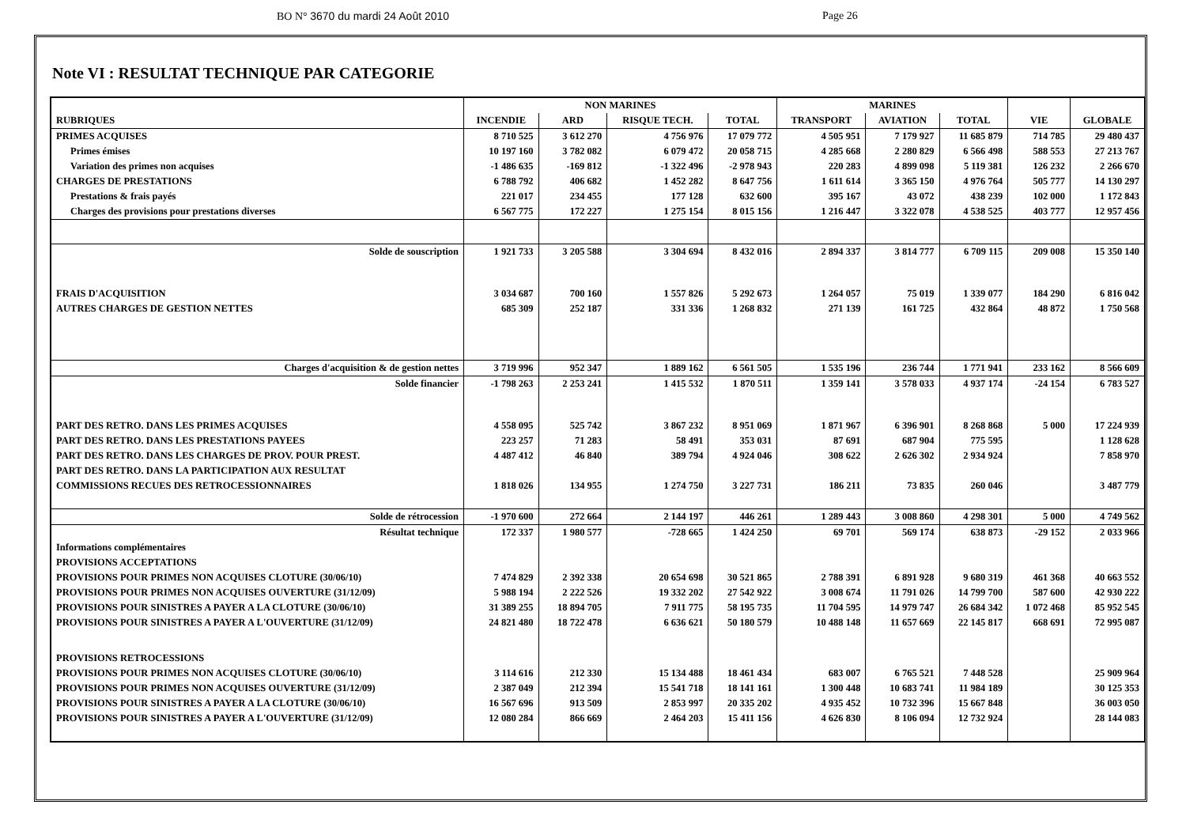BO N° 3670 du mardi 24 Août 2010 Page 26
Note VI : RESULTAT TECHNIQUE PAR CATEGORIE
| | NON MARINES | | | | MARINES | | | | |
| --- | --- | --- | --- | --- | --- | --- | --- | --- | --- |
| RUBRIQUES | INCENDIE | ARD | RISQUE TECH. | TOTAL | TRANSPORT | AVIATION | TOTAL | VIE | GLOBALE |
| PRIMES ACQUISES | 8 710 525 | 3 612 270 | 4 756 976 | 17 079 772 | 4 505 951 | 7 179 927 | 11 685 879 | 714 785 | 29 480 437 |
| Primes émises | 10 197 160 | 3 782 082 | 6 079 472 | 20 058 715 | 4 285 668 | 2 280 829 | 6 566 498 | 588 553 | 27 213 767 |
| Variation des primes non acquises | -1 486 635 | -169 812 | -1 322 496 | -2 978 943 | 220 283 | 4 899 098 | 5 119 381 | 126 232 | 2 266 670 |
| CHARGES DE PRESTATIONS | 6 788 792 | 406 682 | 1 452 282 | 8 647 756 | 1 611 614 | 3 365 150 | 4 976 764 | 505 777 | 14 130 297 |
| Prestations & frais payés | 221 017 | 234 455 | 177 128 | 632 600 | 395 167 | 43 072 | 438 239 | 102 000 | 1 172 843 |
| Charges des provisions pour prestations diverses | 6 567 775 | 172 227 | 1 275 154 | 8 015 156 | 1 216 447 | 3 322 078 | 4 538 525 | 403 777 | 12 957 456 |
| Solde de souscription | 1 921 733 | 3 205 588 | 3 304 694 | 8 432 016 | 2 894 337 | 3 814 777 | 6 709 115 | 209 008 | 15 350 140 |
| FRAIS D'ACQUISITION | 3 034 687 | 700 160 | 1 557 826 | 5 292 673 | 1 264 057 | 75 019 | 1 339 077 | 184 290 | 6 816 042 |
| AUTRES CHARGES DE GESTION NETTES | 685 309 | 252 187 | 331 336 | 1 268 832 | 271 139 | 161 725 | 432 864 | 48 872 | 1 750 568 |
| Charges d'acquisition & de gestion nettes | 3 719 996 | 952 347 | 1 889 162 | 6 561 505 | 1 535 196 | 236 744 | 1 771 941 | 233 162 | 8 566 609 |
| Solde financier | -1 798 263 | 2 253 241 | 1 415 532 | 1 870 511 | 1 359 141 | 3 578 033 | 4 937 174 | -24 154 | 6 783 527 |
| PART DES RETRO. DANS LES PRIMES ACQUISES | 4 558 095 | 525 742 | 3 867 232 | 8 951 069 | 1 871 967 | 6 396 901 | 8 268 868 | 5 000 | 17 224 939 |
| PART DES RETRO. DANS LES PRESTATIONS PAYEES | 223 257 | 71 283 | 58 491 | 353 031 | 87 691 | 687 904 | 775 595 | | 1 128 628 |
| PART DES RETRO. DANS LES CHARGES DE PROV. POUR PREST. | 4 487 412 | 46 840 | 389 794 | 4 924 046 | 308 622 | 2 626 302 | 2 934 924 | | 7 858 970 |
| PART DES RETRO. DANS LA PARTICIPATION AUX RESULTAT | | | | | | | | | |
| COMMISSIONS RECUES DES RETROCESSIONNAIRES | 1 818 026 | 134 955 | 1 274 750 | 3 227 731 | 186 211 | 73 835 | 260 046 | | 3 487 779 |
| Solde de rétrocession | -1 970 600 | 272 664 | 2 144 197 | 446 261 | 1 289 443 | 3 008 860 | 4 298 301 | 5 000 | 4 749 562 |
| Résultat technique | 172 337 | 1 980 577 | -728 665 | 1 424 250 | 69 701 | 569 174 | 638 873 | -29 152 | 2 033 966 |
| Informations complémentaires | | | | | | | | | |
| PROVISIONS ACCEPTATIONS | | | | | | | | | |
| PROVISIONS POUR PRIMES NON ACQUISES CLOTURE (30/06/10) | 7 474 829 | 2 392 338 | 20 654 698 | 30 521 865 | 2 788 391 | 6 891 928 | 9 680 319 | 461 368 | 40 663 552 |
| PROVISIONS POUR PRIMES NON ACQUISES OUVERTURE (31/12/09) | 5 988 194 | 2 222 526 | 19 332 202 | 27 542 922 | 3 008 674 | 11 791 026 | 14 799 700 | 587 600 | 42 930 222 |
| PROVISIONS POUR SINISTRES A PAYER A LA CLOTURE (30/06/10) | 31 389 255 | 18 894 705 | 7 911 775 | 58 195 735 | 11 704 595 | 14 979 747 | 26 684 342 | 1 072 468 | 85 952 545 |
| PROVISIONS POUR SINISTRES A PAYER A L'OUVERTURE (31/12/09) | 24 821 480 | 18 722 478 | 6 636 621 | 50 180 579 | 10 488 148 | 11 657 669 | 22 145 817 | 668 691 | 72 995 087 |
| PROVISIONS RETROCESSIONS | | | | | | | | | |
| PROVISIONS POUR PRIMES NON ACQUISES CLOTURE (30/06/10) | 3 114 616 | 212 330 | 15 134 488 | 18 461 434 | 683 007 | 6 765 521 | 7 448 528 | | 25 909 964 |
| PROVISIONS POUR PRIMES NON ACQUISES OUVERTURE (31/12/09) | 2 387 049 | 212 394 | 15 541 718 | 18 141 161 | 1 300 448 | 10 683 741 | 11 984 189 | | 30 125 353 |
| PROVISIONS POUR SINISTRES A PAYER A LA CLOTURE (30/06/10) | 16 567 696 | 913 509 | 2 853 997 | 20 335 202 | 4 935 452 | 10 732 396 | 15 667 848 | | 36 003 050 |
| PROVISIONS POUR SINISTRES A PAYER A L'OUVERTURE (31/12/09) | 12 080 284 | 866 669 | 2 464 203 | 15 411 156 | 4 626 830 | 8 106 094 | 12 732 924 | | 28 144 083 |